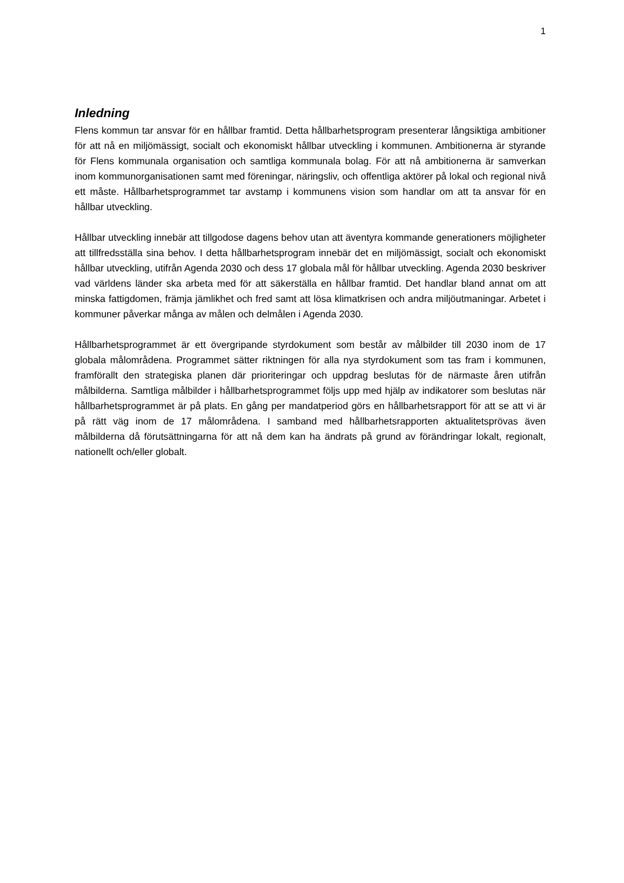1
Inledning
Flens kommun tar ansvar för en hållbar framtid. Detta hållbarhetsprogram presenterar långsiktiga ambitioner för att nå en miljömässigt, socialt och ekonomiskt hållbar utveckling i kommunen. Ambitionerna är styrande för Flens kommunala organisation och samtliga kommunala bolag. För att nå ambitionerna är samverkan inom kommunorganisationen samt med föreningar, näringsliv, och offentliga aktörer på lokal och regional nivå ett måste. Hållbarhetsprogrammet tar avstamp i kommunens vision som handlar om att ta ansvar för en hållbar utveckling.
Hållbar utveckling innebär att tillgodose dagens behov utan att äventyra kommande generationers möjligheter att tillfredsställa sina behov. I detta hållbarhetsprogram innebär det en miljömässigt, socialt och ekonomiskt hållbar utveckling, utifrån Agenda 2030 och dess 17 globala mål för hållbar utveckling. Agenda 2030 beskriver vad världens länder ska arbeta med för att säkerställa en hållbar framtid. Det handlar bland annat om att minska fattigdomen, främja jämlikhet och fred samt att lösa klimatkrisen och andra miljöutmaningar. Arbetet i kommuner påverkar många av målen och delmålen i Agenda 2030.
Hållbarhetsprogrammet är ett övergripande styrdokument som består av målbilder till 2030 inom de 17 globala målområdena. Programmet sätter riktningen för alla nya styrdokument som tas fram i kommunen, framförallt den strategiska planen där prioriteringar och uppdrag beslutas för de närmaste åren utifrån målbilderna. Samtliga målbilder i hållbarhetsprogrammet följs upp med hjälp av indikatorer som beslutas när hållbarhetsprogrammet är på plats. En gång per mandatperiod görs en hållbarhetsrapport för att se att vi är på rätt väg inom de 17 målområdena. I samband med hållbarhetsrapporten aktualitetsprövas även målbilderna då förutsättningarna för att nå dem kan ha ändrats på grund av förändringar lokalt, regionalt, nationellt och/eller globalt.